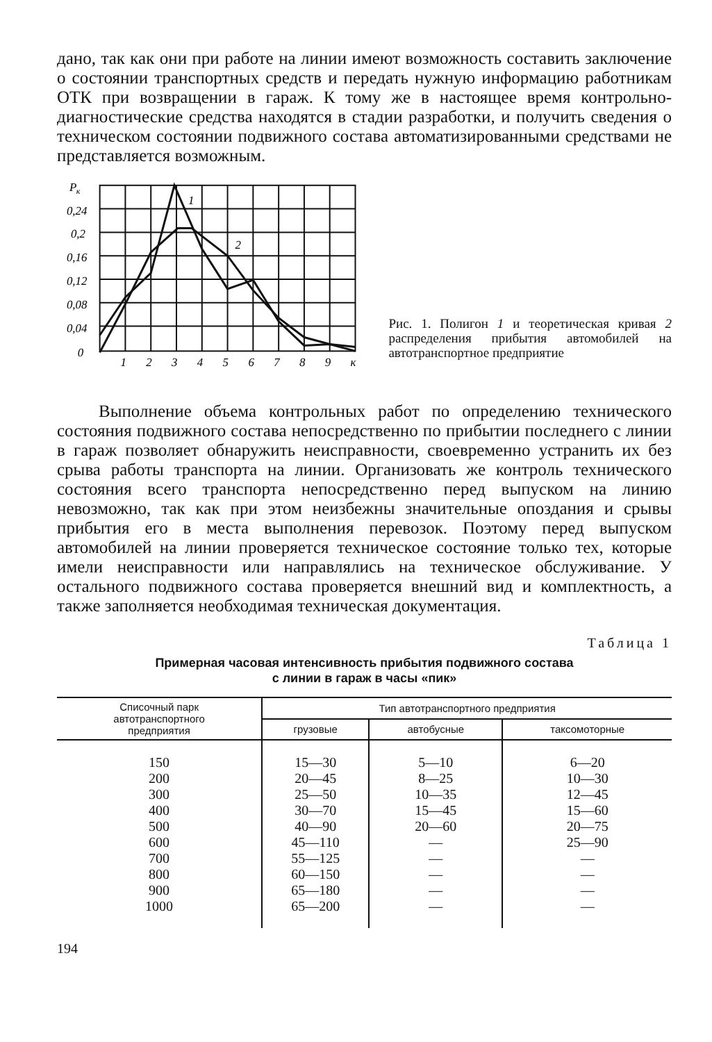дано, так как они при работе на линии имеют возможность составить заключение о состоянии транспортных средств и передать нужную информацию работникам ОТК при возвращении в гараж. К тому же в настоящее время контрольно-диагностические средства находятся в стадии разработки, и получить сведения о техническом состоянии подвижного состава автоматизированными средствами не представляется возможным.
P
к
0,24
0,2
0,16
0,12
0,08
0,04
0
1
2
3
4
5
6
7
8
9
к
1
2
Рис. 1. Полигон 1 и теоретическая кривая 2 распределения прибытия автомобилей на автотранспортное предприятие
Выполнение объема контрольных работ по определению технического состояния подвижного состава непосредственно по прибытии последнего с линии в гараж позволяет обнаружить неисправности, своевременно устранить их без срыва работы транспорта на линии. Организовать же контроль технического состояния всего транспорта непосредственно перед выпуском на линию невозможно, так как при этом неизбежны значительные опоздания и срывы прибытия его в места выполнения перевозок. Поэтому перед выпуском автомобилей на линии проверяется техническое состояние только тех, которые имели неисправности или направлялись на техническое обслуживание. У остального подвижного состава проверяется внешний вид и комплектность, а также заполняется необходимая техническая документация.
Таблица 1
Примерная часовая интенсивность прибытия подвижного состава
с линии в гараж в часы «пик»
| Списочный парк автотранспортного предприятия | Тип автотранспортного предприятия | | |
| --- | --- | --- | --- |
| | грузовые | автобусные | таксомоторные |
| 150 | 15—30 | 5—10 | 6—20 |
| 200 | 20—45 | 8—25 | 10—30 |
| 300 | 25—50 | 10—35 | 12—45 |
| 400 | 30—70 | 15—45 | 15—60 |
| 500 | 40—90 | 20—60 | 20—75 |
| 600 | 45—110 | — | 25—90 |
| 700 | 55—125 | — | — |
| 800 | 60—150 | — | — |
| 900 | 65—180 | — | — |
| 1000 | 65—200 | — | — |
194